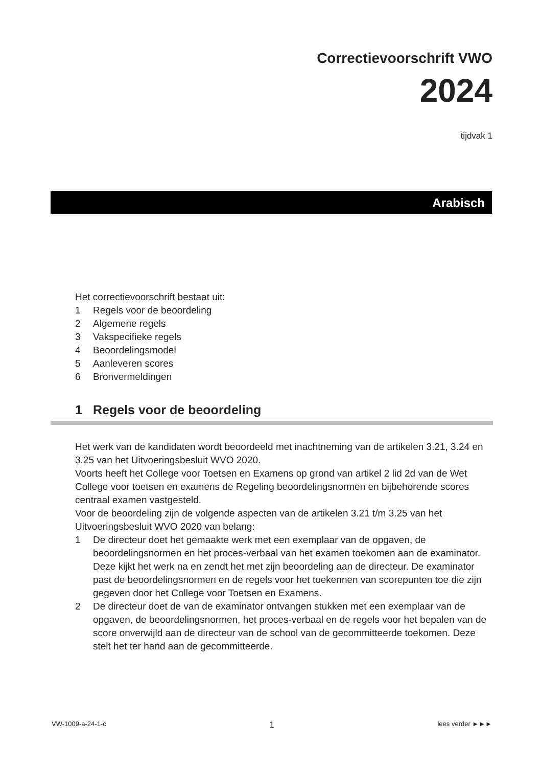Correctievoorschrift VWO
2024
tijdvak 1
Arabisch
Het correctievoorschrift bestaat uit:
1 Regels voor de beoordeling
2 Algemene regels
3 Vakspecifieke regels
4 Beoordelingsmodel
5 Aanleveren scores
6 Bronvermeldingen
1 Regels voor de beoordeling
Het werk van de kandidaten wordt beoordeeld met inachtneming van de artikelen 3.21, 3.24 en 3.25 van het Uitvoeringsbesluit WVO 2020.
Voorts heeft het College voor Toetsen en Examens op grond van artikel 2 lid 2d van de Wet College voor toetsen en examens de Regeling beoordelingsnormen en bijbehorende scores centraal examen vastgesteld.
Voor de beoordeling zijn de volgende aspecten van de artikelen 3.21 t/m 3.25 van het Uitvoeringsbesluit WVO 2020 van belang:
1 De directeur doet het gemaakte werk met een exemplaar van de opgaven, de beoordelingsnormen en het proces-verbaal van het examen toekomen aan de examinator. Deze kijkt het werk na en zendt het met zijn beoordeling aan de directeur. De examinator past de beoordelingsnormen en de regels voor het toekennen van scorepunten toe die zijn gegeven door het College voor Toetsen en Examens.
2 De directeur doet de van de examinator ontvangen stukken met een exemplaar van de opgaven, de beoordelingsnormen, het proces-verbaal en de regels voor het bepalen van de score onverwijld aan de directeur van de school van de gecommitteerde toekomen. Deze stelt het ter hand aan de gecommitteerde.
VW-1009-a-24-1-c 1 lees verder ►►►